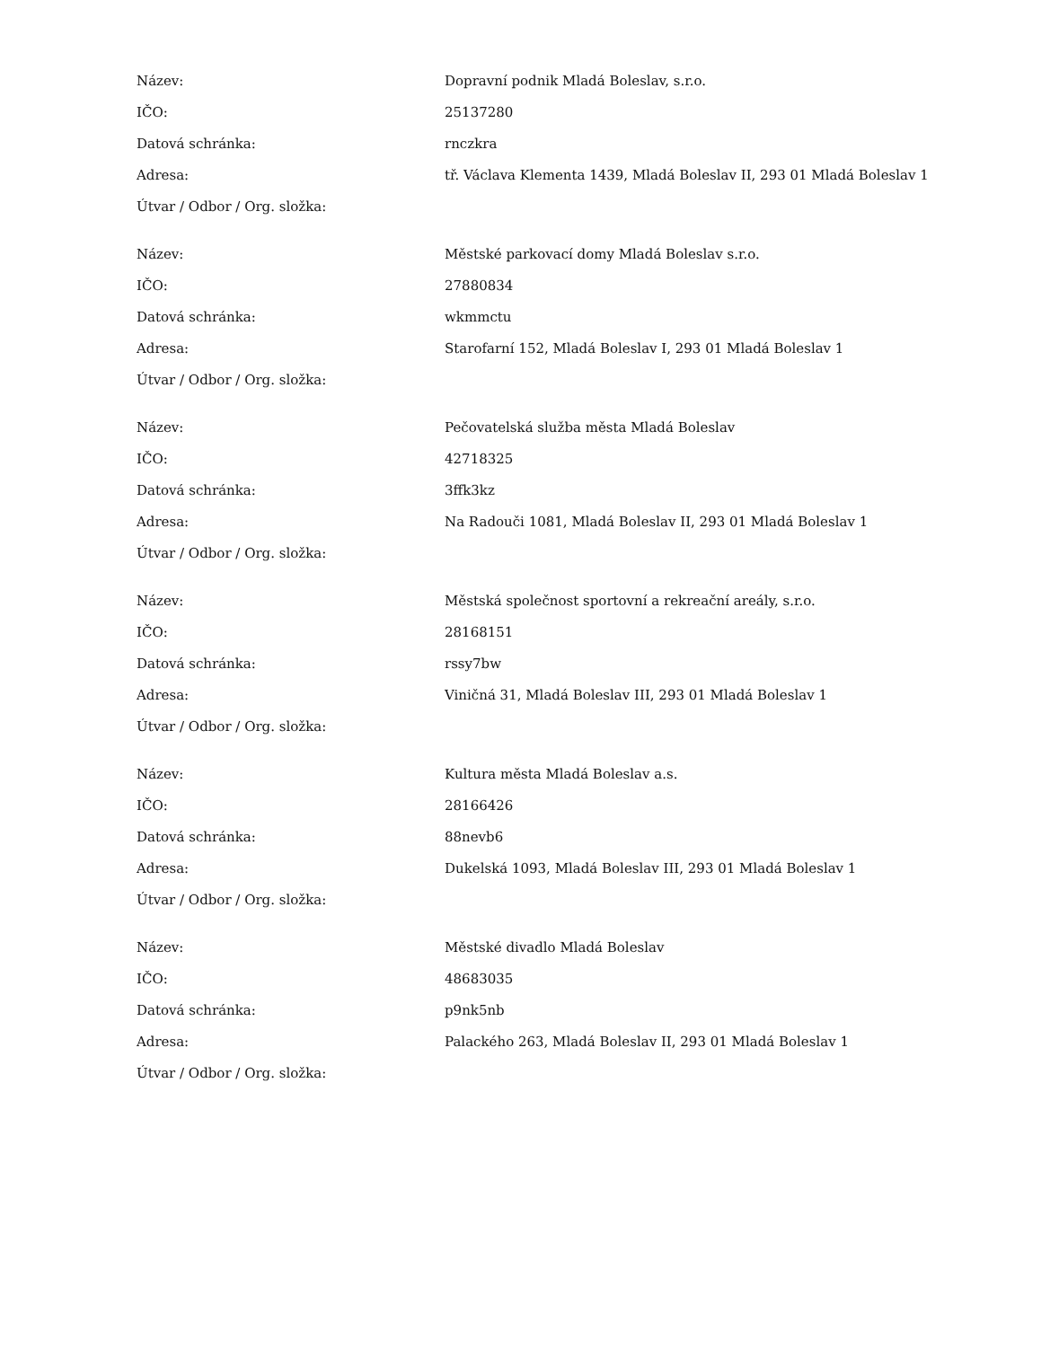| Název: | Dopravní podnik Mladá Boleslav, s.r.o. |
| IČO: | 25137280 |
| Datová schránka: | rnczkra |
| Adresa: | tř. Václava Klementa 1439, Mladá Boleslav II, 293 01 Mladá Boleslav 1 |
| Útvar / Odbor / Org. složka: | |
| Název: | Městské parkovací domy Mladá Boleslav s.r.o. |
| IČO: | 27880834 |
| Datová schránka: | wkmmctu |
| Adresa: | Starofarní 152, Mladá Boleslav I, 293 01 Mladá Boleslav 1 |
| Útvar / Odbor / Org. složka: | |
| Název: | Pečovatelská služba města Mladá Boleslav |
| IČO: | 42718325 |
| Datová schránka: | 3ffk3kz |
| Adresa: | Na Radouči 1081, Mladá Boleslav II, 293 01 Mladá Boleslav 1 |
| Útvar / Odbor / Org. složka: | |
| Název: | Městská společnost sportovní a rekreační areály, s.r.o. |
| IČO: | 28168151 |
| Datová schránka: | rssy7bw |
| Adresa: | Viničná 31, Mladá Boleslav III, 293 01 Mladá Boleslav 1 |
| Útvar / Odbor / Org. složka: | |
| Název: | Kultura města Mladá Boleslav a.s. |
| IČO: | 28166426 |
| Datová schránka: | 88nevb6 |
| Adresa: | Dukelská 1093, Mladá Boleslav III, 293 01 Mladá Boleslav 1 |
| Útvar / Odbor / Org. složka: | |
| Název: | Městské divadlo Mladá Boleslav |
| IČO: | 48683035 |
| Datová schránka: | p9nk5nb |
| Adresa: | Palackého 263, Mladá Boleslav II, 293 01 Mladá Boleslav 1 |
| Útvar / Odbor / Org. složka: | |